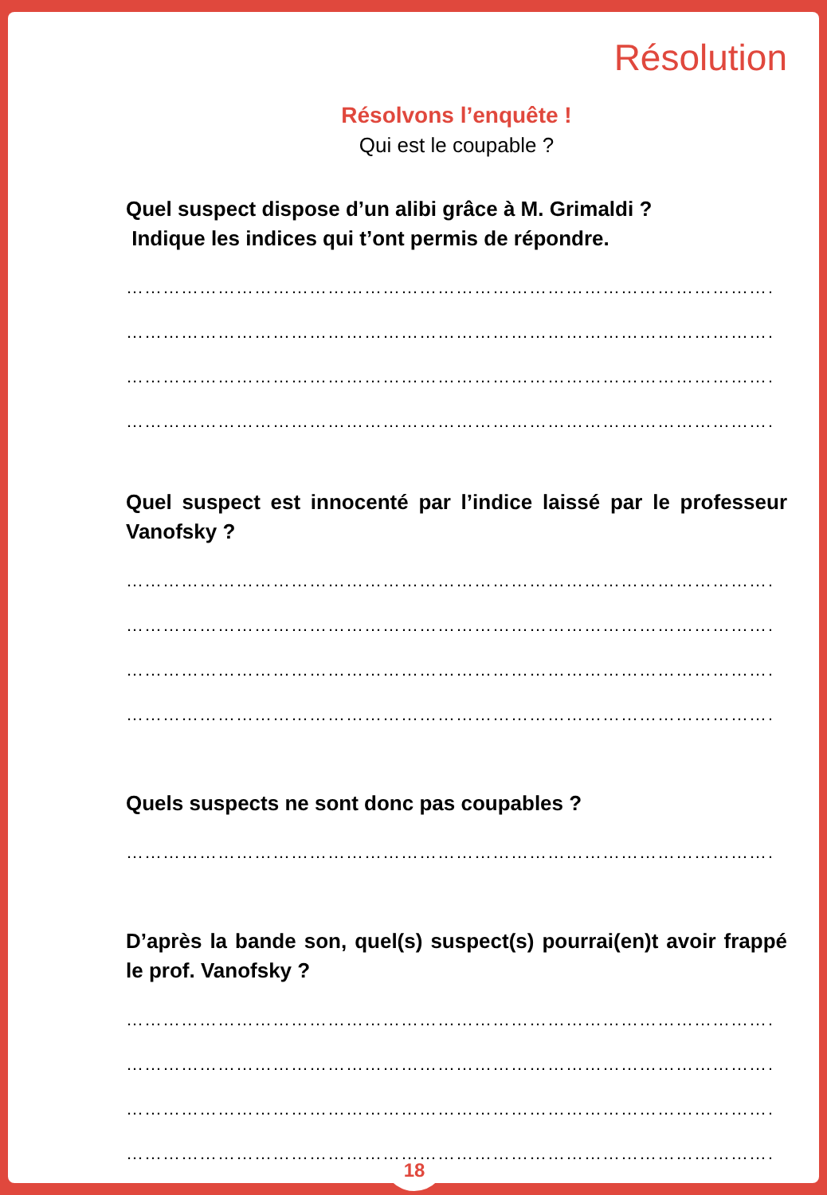Résolution
Résolvons l’enquête !
Qui est le coupable ?
Quel suspect dispose d’un alibi grâce à M. Grimaldi ?
Indique les indices qui t’ont permis de répondre.
………………………………………………………………………………………………
………………………………………………………………………………………………
………………………………………………………………………………………………
………………………………………………………………………………………………
Quel suspect est innocenté par l’indice laissé par le professeur Vanofsky ?
………………………………………………………………………………………………
………………………………………………………………………………………………
………………………………………………………………………………………………
………………………………………………………………………………………………
Quels suspects ne sont donc pas coupables ?
………………………………………………………………………………………………
D’après la bande son, quel(s) suspect(s) pourrai(en)t avoir frappé le prof. Vanofsky ?
………………………………………………………………………………………………
………………………………………………………………………………………………
………………………………………………………………………………………………
………………………………………………………………………………………………
18